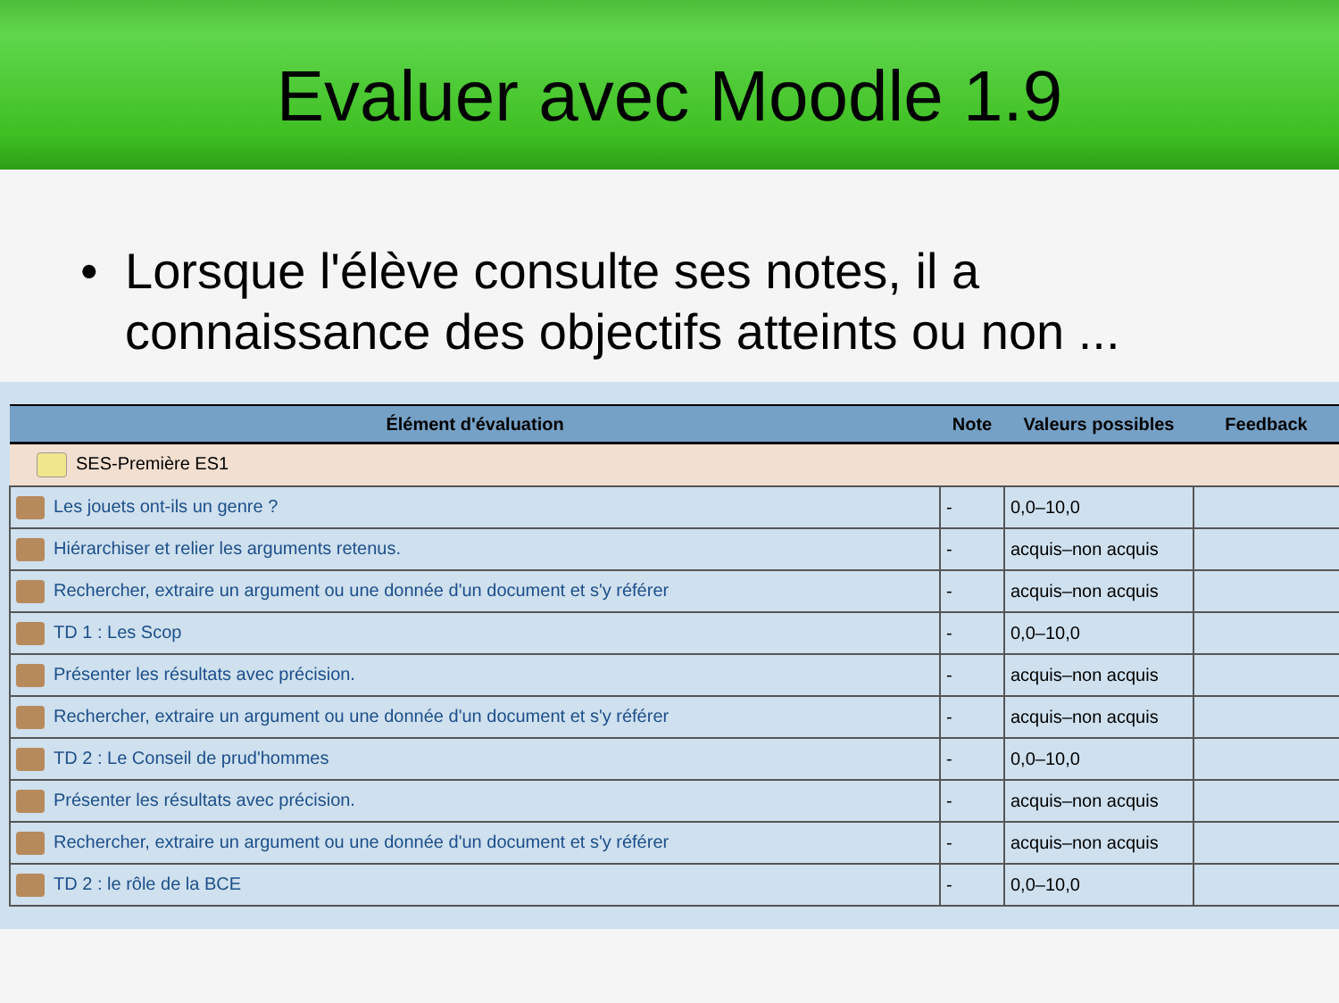Evaluer avec Moodle 1.9
• Lorsque l'élève consulte ses notes, il a
connaissance des objectifs atteints ou non ...
| Élément d'évaluation | Note | Valeurs possibles | Feedback |
| --- | --- | --- | --- |
| SES-Première ES1 | | | |
| Les jouets ont-ils un genre ? | - | 0,0–10,0 | |
| Hiérarchiser et relier les arguments retenus. | - | acquis–non acquis | |
| Rechercher, extraire un argument ou une donnée d'un document et s'y référer | - | acquis–non acquis | |
| TD 1 : Les Scop | - | 0,0–10,0 | |
| Présenter les résultats avec précision. | - | acquis–non acquis | |
| Rechercher, extraire un argument ou une donnée d'un document et s'y référer | - | acquis–non acquis | |
| TD 2 : Le Conseil de prud'hommes | - | 0,0–10,0 | |
| Présenter les résultats avec précision. | - | acquis–non acquis | |
| Rechercher, extraire un argument ou une donnée d'un document et s'y référer | - | acquis–non acquis | |
| TD 2 : le rôle de la BCE | - | 0,0–10,0 | |